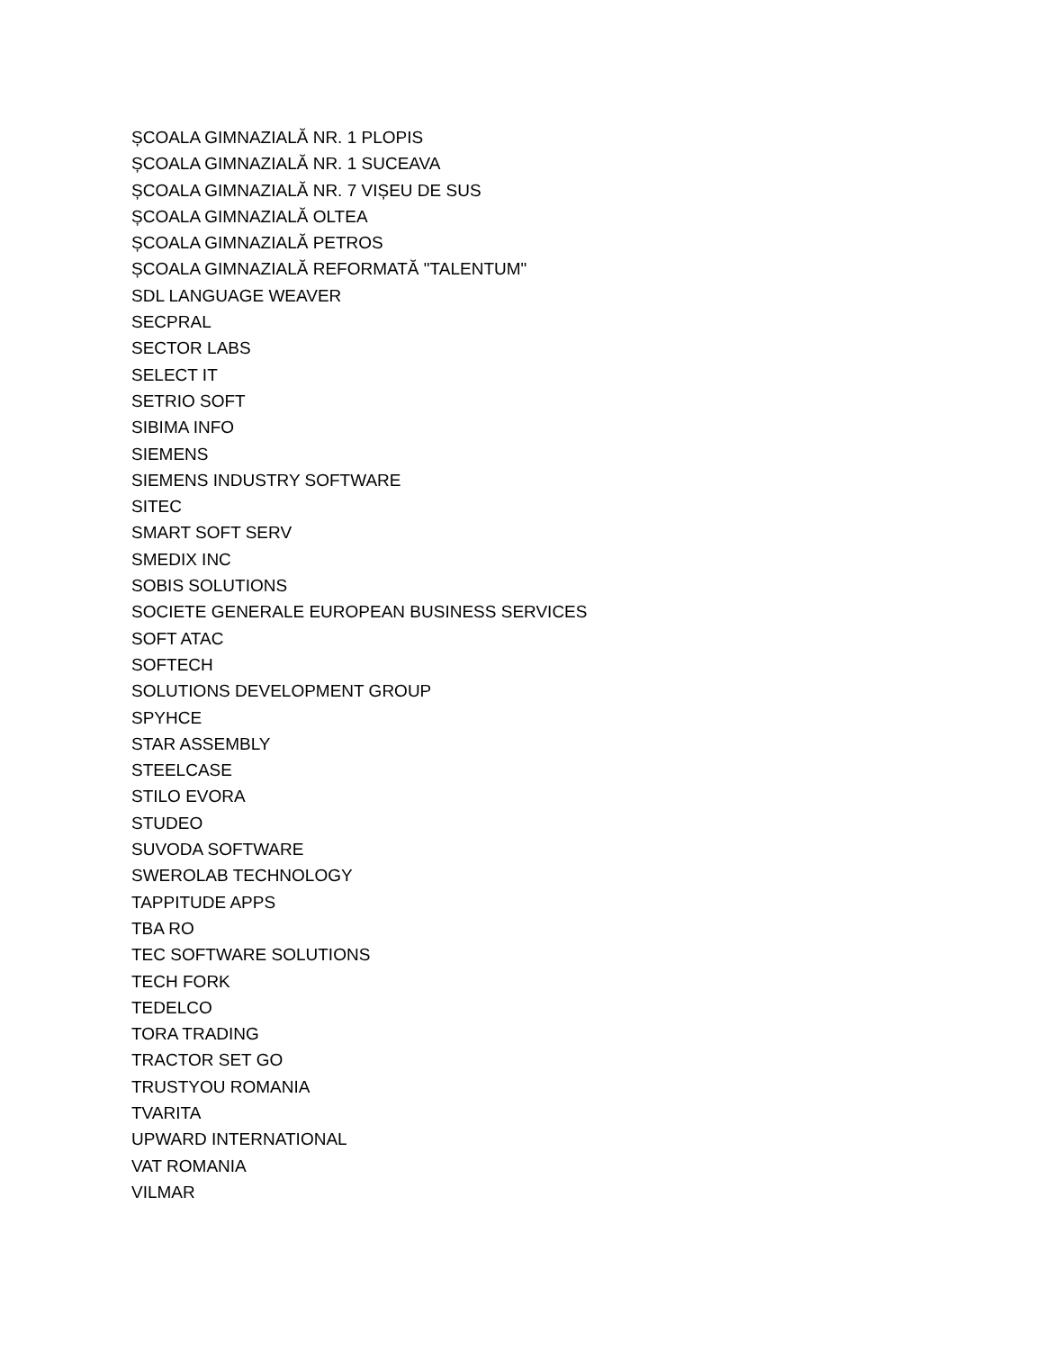ȘCOALA GIMNAZIALĂ NR. 1 PLOPIS
ȘCOALA GIMNAZIALĂ NR. 1 SUCEAVA
ȘCOALA GIMNAZIALĂ NR. 7 VIȘEU DE SUS
ȘCOALA GIMNAZIALĂ OLTEA
ȘCOALA GIMNAZIALĂ PETROS
ȘCOALA GIMNAZIALĂ REFORMATĂ "TALENTUM"
SDL LANGUAGE WEAVER
SECPRAL
SECTOR LABS
SELECT IT
SETRIO SOFT
SIBIMA INFO
SIEMENS
SIEMENS INDUSTRY SOFTWARE
SITEC
SMART SOFT SERV
SMEDIX INC
SOBIS SOLUTIONS
SOCIETE GENERALE EUROPEAN BUSINESS SERVICES
SOFT ATAC
SOFTECH
SOLUTIONS DEVELOPMENT GROUP
SPYHCE
STAR ASSEMBLY
STEELCASE
STILO EVORA
STUDEO
SUVODA SOFTWARE
SWEROLAB TECHNOLOGY
TAPPITUDE APPS
TBA RO
TEC SOFTWARE SOLUTIONS
TECH FORK
TEDELCO
TORA TRADING
TRACTOR SET GO
TRUSTYOU ROMANIA
TVARITA
UPWARD INTERNATIONAL
VAT ROMANIA
VILMAR